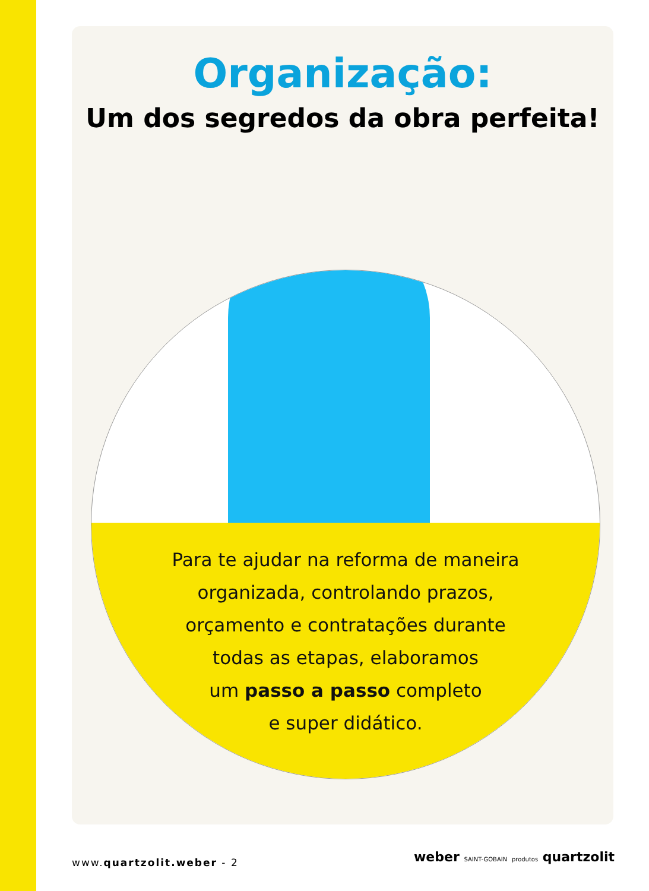Organização:
Um dos segredos da obra perfeita!
Para te ajudar na reforma de maneira
organizada, controlando prazos,
orçamento e contratações durante
todas as etapas, elaboramos
um passo a passo completo
e super didático.
www.quartzolit.weber - 2
weber SAINT-GOBAIN produtos quartzolit